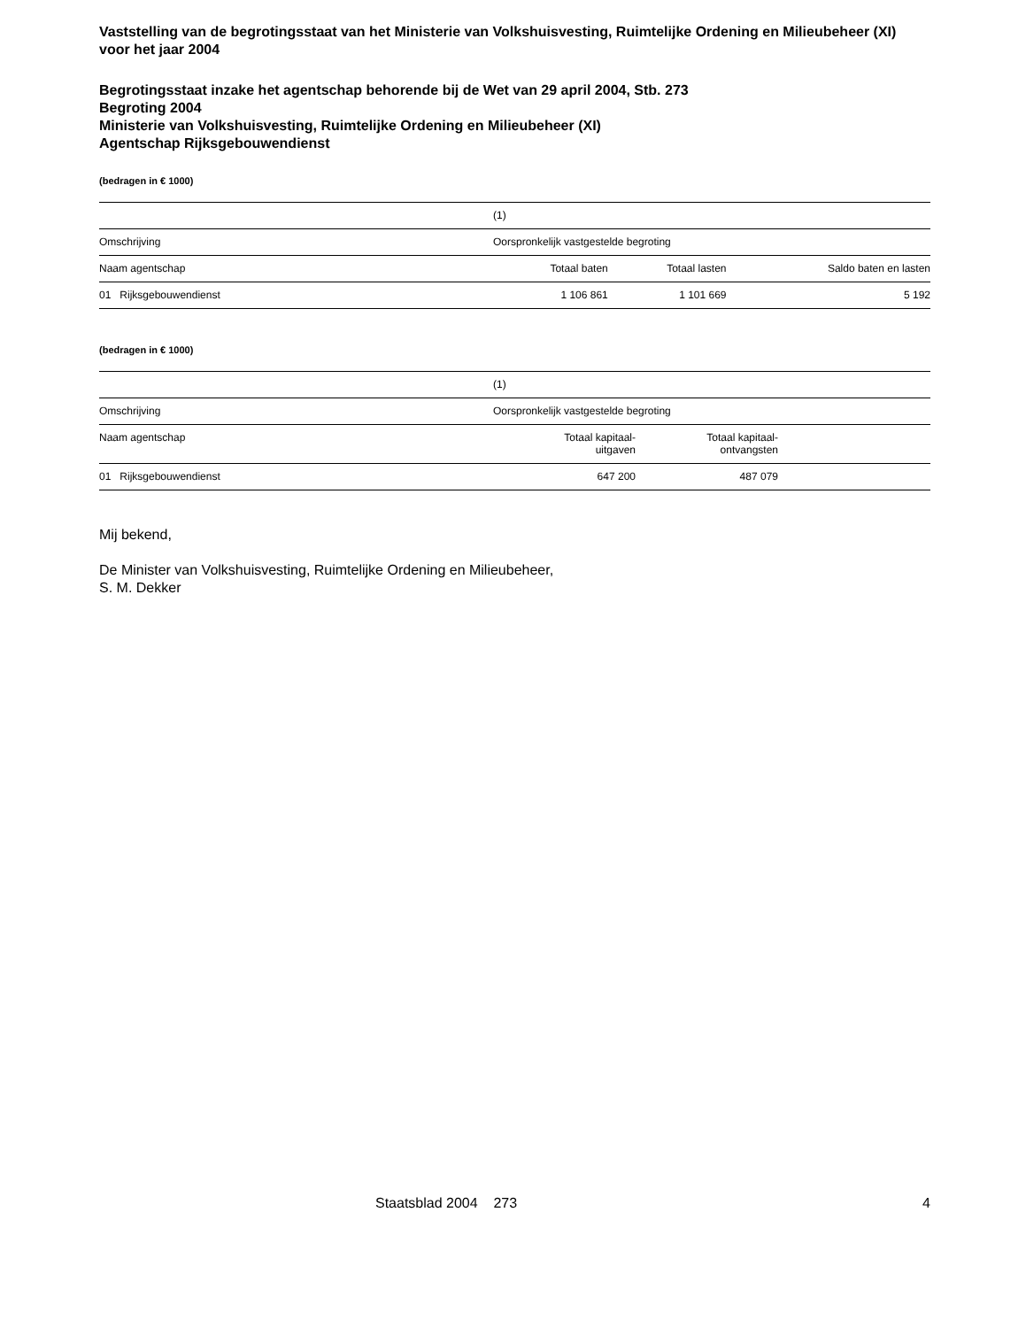Vaststelling van de begrotingsstaat van het Ministerie van Volkshuisvesting, Ruimtelijke Ordening en Milieubeheer (XI) voor het jaar 2004
Begrotingsstaat inzake het agentschap behorende bij de Wet van 29 april 2004, Stb. 273
Begroting 2004
Ministerie van Volkshuisvesting, Ruimtelijke Ordening en Milieubeheer (XI)
Agentschap Rijksgebouwendienst
(bedragen in € 1000)
| | (1) | | |
| Omschrijving | Oorspronkelijk vastgestelde begroting | | |
| Naam agentschap | Totaal baten | Totaal lasten | Saldo baten en lasten |
| 01 Rijksgebouwendienst | 1 106 861 | 1 101 669 | 5 192 |
(bedragen in € 1000)
| | (1) | | |
| Omschrijving | Oorspronkelijk vastgestelde begroting | | |
| Naam agentschap | Totaal kapitaal- uitgaven | Totaal kapitaal- ontvangsten | |
| 01 Rijksgebouwendienst | 647 200 | 487 079 | |
Mij bekend,
De Minister van Volkshuisvesting, Ruimtelijke Ordening en Milieubeheer,
S. M. Dekker
Staatsblad 2004 273 4